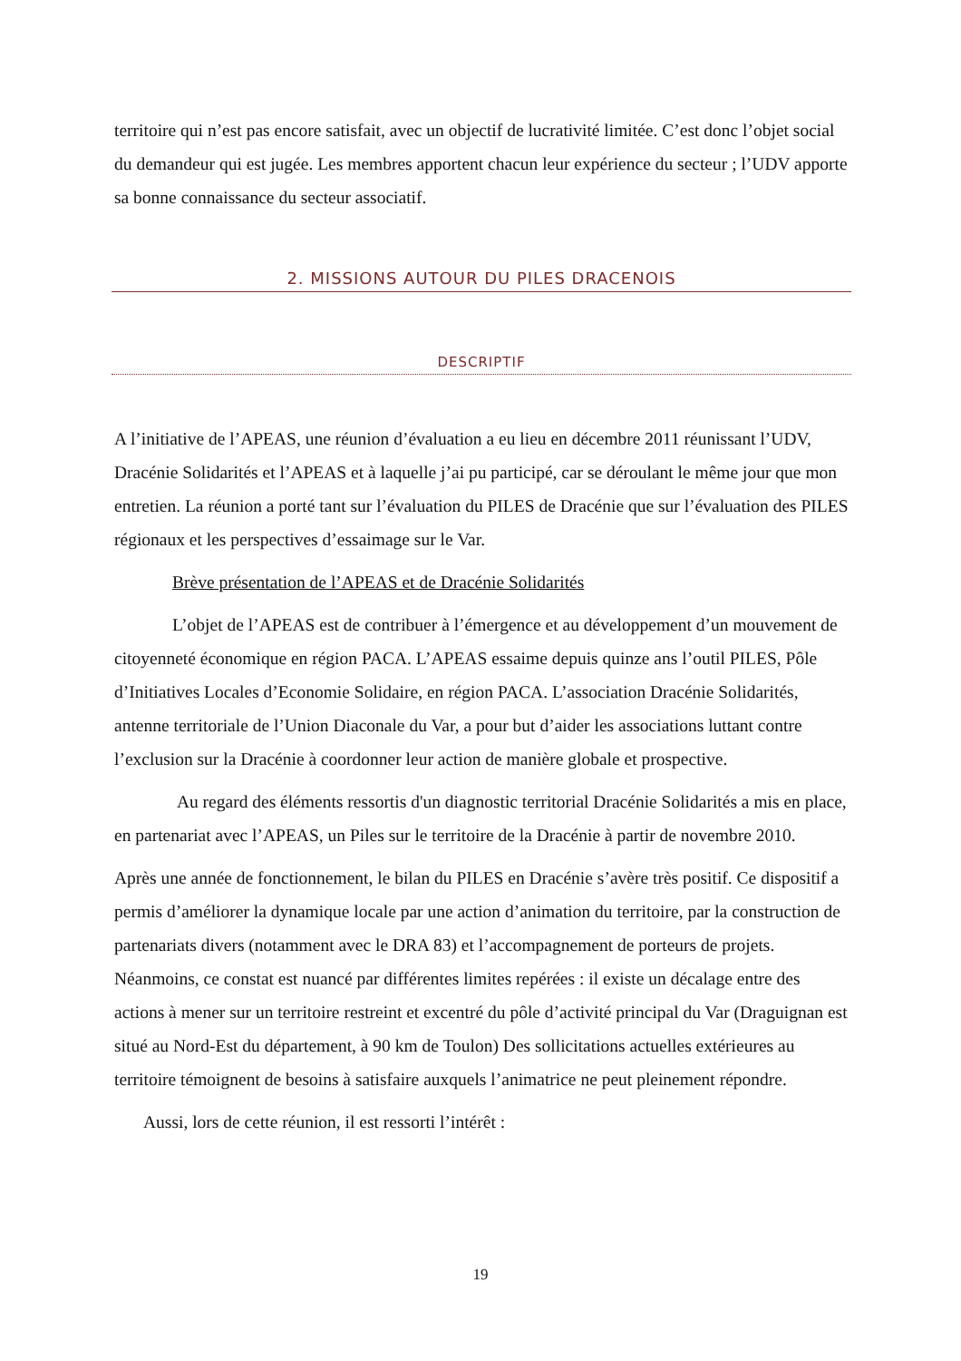territoire qui n’est pas encore satisfait, avec un objectif de lucrativité limitée. C’est donc l’objet social du demandeur qui est jugée. Les membres apportent chacun leur expérience du secteur ; l’UDV apporte sa bonne connaissance du secteur associatif.
2. MISSIONS AUTOUR DU PILES DRACENOIS
DESCRIPTIF
A l’initiative de l’APEAS, une réunion d’évaluation a eu lieu en décembre 2011 réunissant l’UDV, Dracénie Solidarités et l’APEAS et à laquelle j’ai pu participé, car se déroulant le même jour que mon entretien. La réunion a porté tant sur l’évaluation du PILES de Dracénie que sur l’évaluation des PILES régionaux et les perspectives d’essaimage sur le Var.
Brève présentation de l’APEAS et de Dracénie Solidarités
L’objet de l’APEAS est de contribuer à l’émergence et au développement d’un mouvement de citoyenneté économique en région PACA. L’APEAS essaime depuis quinze ans l’outil PILES, Pôle d’Initiatives Locales d’Economie Solidaire, en région PACA. L’association Dracénie Solidarités, antenne territoriale de l’Union Diaconale du Var, a pour but d’aider les associations luttant contre l’exclusion sur la Dracénie à coordonner leur action de manière globale et prospective.
Au regard des éléments ressortis d'un diagnostic territorial Dracénie Solidarités a mis en place, en partenariat avec l’APEAS, un Piles sur le territoire de la Dracénie à partir de novembre 2010.
Après une année de fonctionnement, le bilan du PILES en Dracénie s’avère très positif. Ce dispositif a permis d’améliorer la dynamique locale par une action d’animation du territoire, par la construction de partenariats divers (notamment avec le DRA 83) et l’accompagnement de porteurs de projets. Néanmoins, ce constat est nuancé par différentes limites repérées : il existe un décalage entre des actions à mener sur un territoire restreint et excentré du pôle d’activité principal du Var (Draguignan est situé au Nord-Est du département, à 90 km de Toulon) Des sollicitations actuelles extérieures au territoire témoignent de besoins à satisfaire auxquels l’animatrice ne peut pleinement répondre.
Aussi, lors de cette réunion, il est ressorti l’intérêt :
19